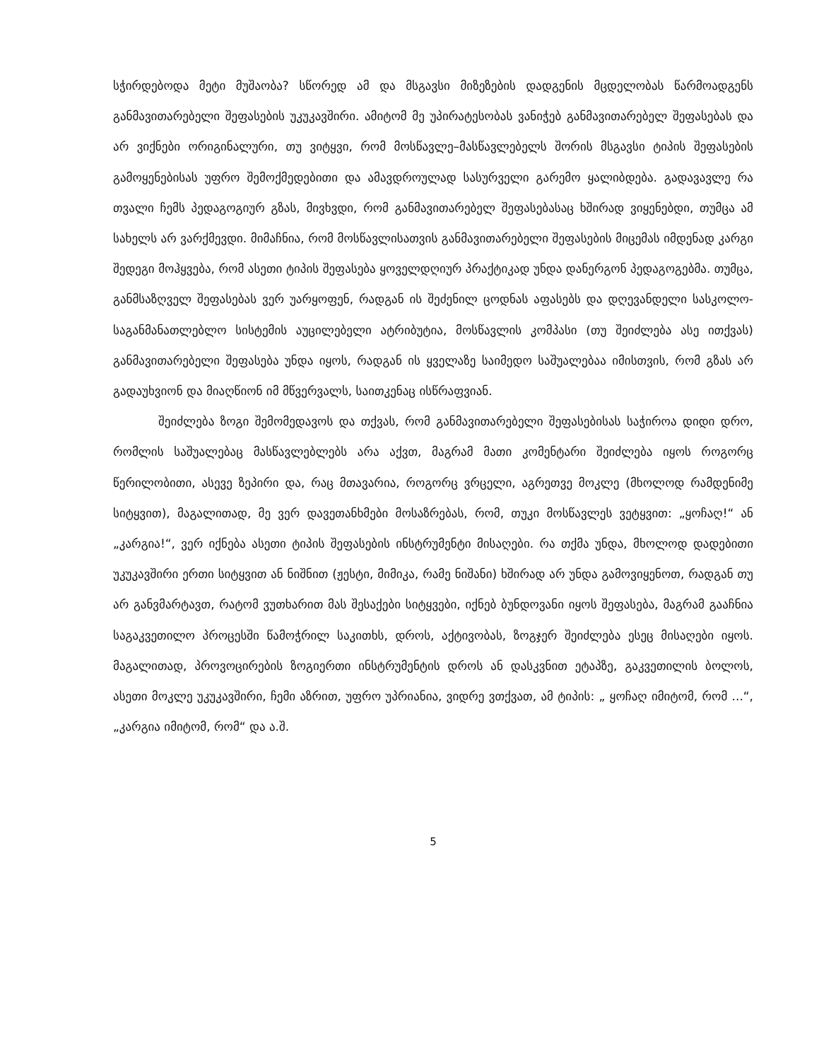სჭირდებოდა მეტი მუშაობა? სწორედ ამ და მსგავსი მიზეზების დადგენის მცდელობას წარმოადგენს განმავითარებელი შეფასების უკუკავშირი. ამიტომ მე უპირატესობას ვანიჭებ განმავითარებელ შეფასებას და არ ვიქნები ორიგინალური, თუ ვიტყვი, რომ მოსწავლე–მასწავლებელს შორის მსგავსი ტიპის შეფასების გამოყენებისას უფრო შემოქმედებითი და ამავდროულად სასურველი გარემო ყალიბდება. გადავავლე რა თვალი ჩემს პედაგოგიურ გზას, მივხვდი, რომ განმავითარებელ შეფასებასაც ხშირად ვიყენებდი, თუმცა ამ სახელს არ ვარქმევდი. მიმაჩნია, რომ მოსწავლისათვის განმავითარებელი შეფასების მიცემას იმდენად კარგი შედეგი მოჰყვება, რომ ასეთი ტიპის შეფასება ყოველდღიურ პრაქტიკად უნდა დანერგონ პედაგოგებმა. თუმცა, განმსაზღველ შეფასებას ვერ უარყოფენ, რადგან ის შეძენილ ცოდნას აფასებს და დღევანდელი სასკოლო-საგანმანათლებლო სისტემის აუცილებელი ატრიბუტია, მოსწავლის კომპასი (თუ შეიძლება ასე ითქვას) განმავითარებელი შეფასება უნდა იყოს, რადგან ის ყველაზე საიმედო საშუალებაა იმისთვის, რომ გზას არ გადაუხვიონ და მიაღწიონ იმ მწვერვალს, საითკენაც ისწრაფვიან.
შეიძლება ზოგი შემომედავოს და თქვას, რომ განმავითარებელი შეფასებისას საჭიროა დიდი დრო, რომლის საშუალებაც მასწავლებლებს არა აქვთ, მაგრამ მათი კომენტარი შეიძლება იყოს როგორც წერილობითი, ასევე ზეპირი და, რაც მთავარია, როგორც ვრცელი, აგრეთვე მოკლე (მხოლოდ რამდენიმე სიტყვით), მაგალითად, მე ვერ დავეთანხმები მოსაზრებას, რომ, თუკი მოსწავლეს ვეტყვით: „ყოჩაღ!“ ან „კარგია!“, ვერ იქნება ასეთი ტიპის შეფასების ინსტრუმენტი მისაღები. რა თქმა უნდა, მხოლოდ დადებითი უკუკავშირი ერთი სიტყვით ან ნიშნით (ჟესტი, მიმიკა, რამე ნიშანი) ხშირად არ უნდა გამოვიყენოთ, რადგან თუ არ განვმარტავთ, რატომ ვუთხარით მას შესაქები სიტყვები, იქნებ ბუნდოვანი იყოს შეფასება, მაგრამ გააჩნია საგაკვეთილო პროცესში წამოჭრილ საკითხს, დროს, აქტივობას, ზოგჯერ შეიძლება ესეც მისაღები იყოს. მაგალითად, პროვოცირების ზოგიერთი ინსტრუმენტის დროს ან დასკვნით ეტაპზე, გაკვეთილის ბოლოს, ასეთი მოკლე უკუკავშირი, ჩემი აზრით, უფრო უპრიანია, ვიდრე ვთქვათ, ამ ტიპის: „ ყოჩაღ იმიტომ, რომ ...“, „კარგია იმიტომ, რომ“ და ა.შ.
5